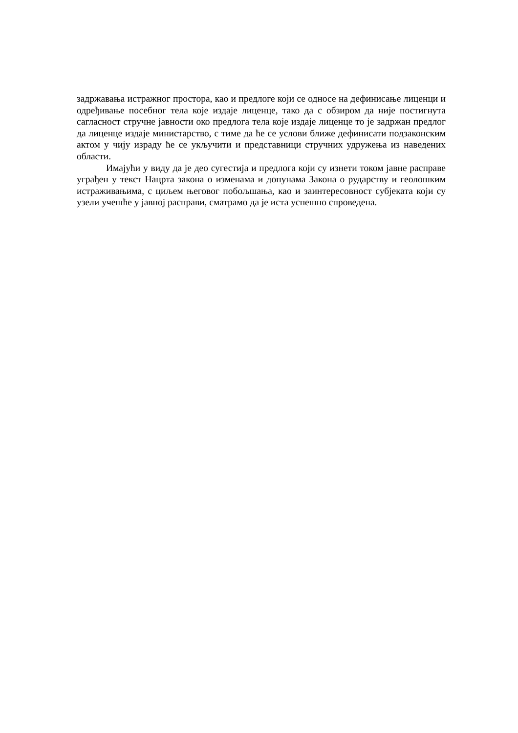задржавања истражног простора, као и предлоге који се односе на дефинисање лиценци и одређивање посебног тела које издаје лиценце, тако да с обзиром да није постигнута сагласност стручне јавности око предлога тела које издаје лиценце то је задржан предлог да лиценце издаје министарство, с тиме да ће се услови ближе дефинисати подзаконским актом у чију израду ће се укључити и представници стручних удружења из наведених области.
Имајући у виду да је део сугестија и предлога који су изнети током јавне расправе уграђен у текст Нацрта закона о изменама и допунама Закона о рударству и геолошким истраживањима, с циљем његовог побољшања, као и заинтересовност субјеката који су узели учешће у јавној расправи, сматрамо да је иста успешно спроведена.